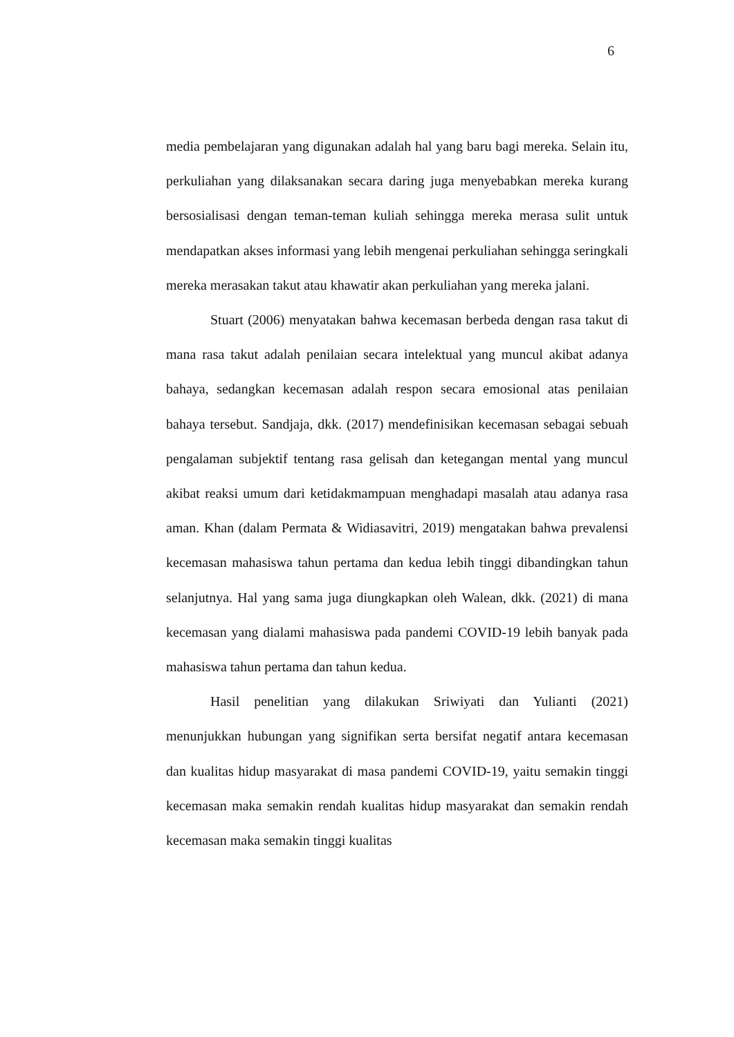6
media pembelajaran yang digunakan adalah hal yang baru bagi mereka. Selain itu, perkuliahan yang dilaksanakan secara daring juga menyebabkan mereka kurang bersosialisasi dengan teman-teman kuliah sehingga mereka merasa sulit untuk mendapatkan akses informasi yang lebih mengenai perkuliahan sehingga seringkali mereka merasakan takut atau khawatir akan perkuliahan yang mereka jalani.
Stuart (2006) menyatakan bahwa kecemasan berbeda dengan rasa takut di mana rasa takut adalah penilaian secara intelektual yang muncul akibat adanya bahaya, sedangkan kecemasan adalah respon secara emosional atas penilaian bahaya tersebut. Sandjaja, dkk. (2017) mendefinisikan kecemasan sebagai sebuah pengalaman subjektif tentang rasa gelisah dan ketegangan mental yang muncul akibat reaksi umum dari ketidakmampuan menghadapi masalah atau adanya rasa aman. Khan (dalam Permata & Widiasavitri, 2019) mengatakan bahwa prevalensi kecemasan mahasiswa tahun pertama dan kedua lebih tinggi dibandingkan tahun selanjutnya. Hal yang sama juga diungkapkan oleh Walean, dkk. (2021) di mana kecemasan yang dialami mahasiswa pada pandemi COVID-19 lebih banyak pada mahasiswa tahun pertama dan tahun kedua.
Hasil penelitian yang dilakukan Sriwiyati dan Yulianti (2021) menunjukkan hubungan yang signifikan serta bersifat negatif antara kecemasan dan kualitas hidup masyarakat di masa pandemi COVID-19, yaitu semakin tinggi kecemasan maka semakin rendah kualitas hidup masyarakat dan semakin rendah kecemasan maka semakin tinggi kualitas